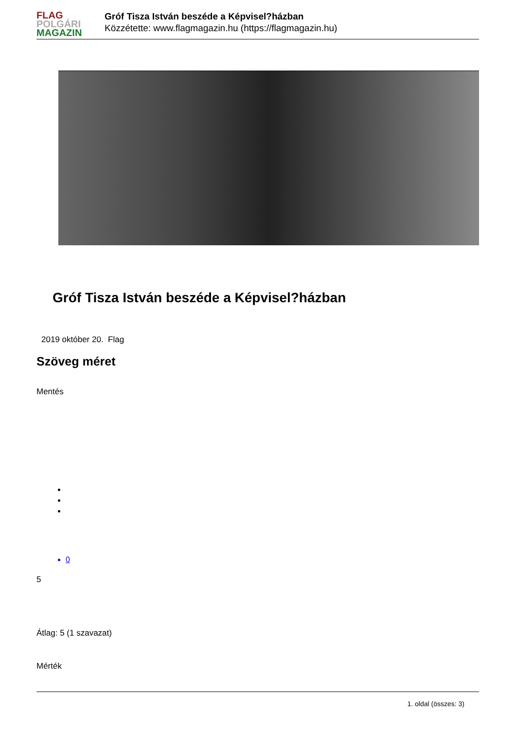FLAG
POLGÁRI
MAGAZIN
Gróf Tisza István beszéde a Képvisel?házban
Közzétette: www.flagmagazin.hu (https://flagmagazin.hu)
Gróf Tisza István beszéde a Képvisel?házban
2019 október 20. Flag
Szöveg méret
Mentés
0
5
Átlag: 5 (1 szavazat)
Mérték
1. oldal (összes: 3)